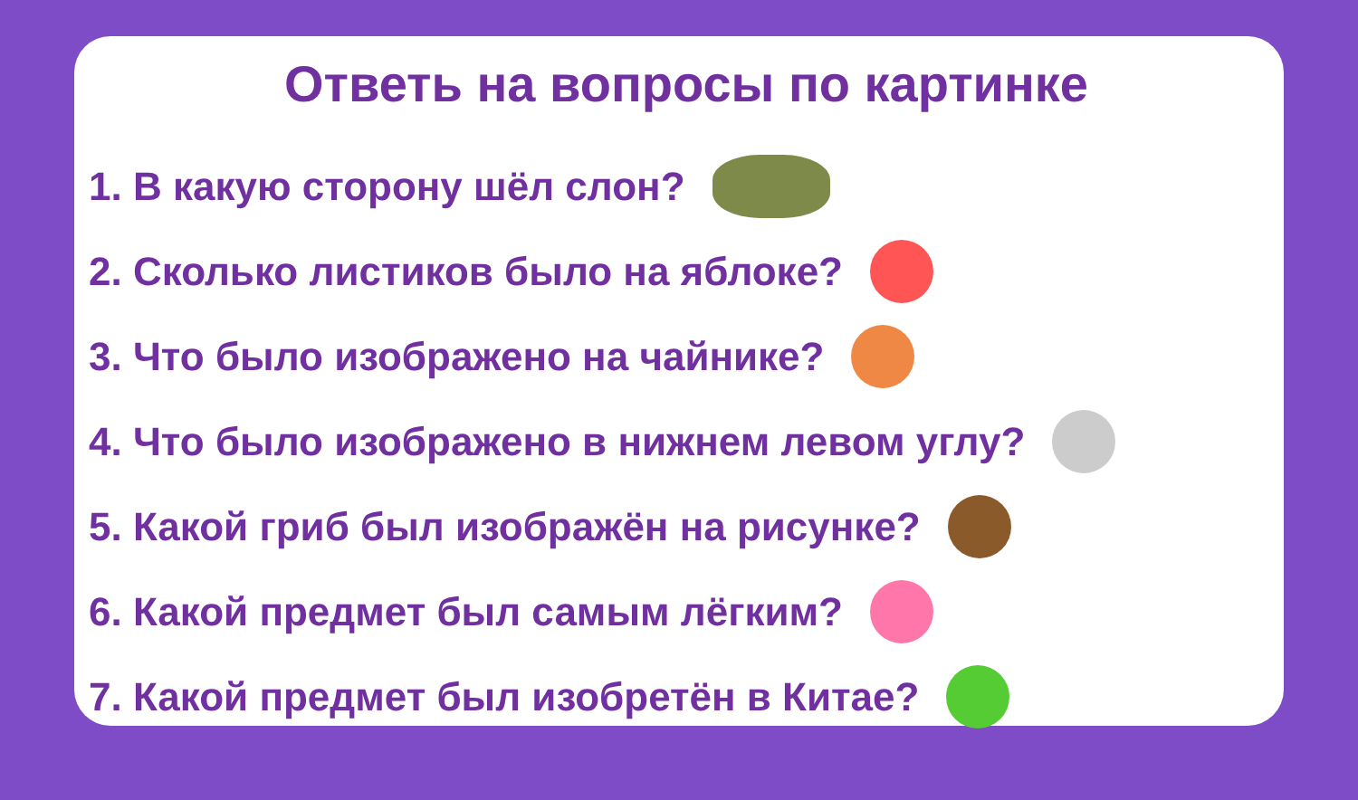Ответь на вопросы по картинке
1. В какую сторону шёл слон?
2. Сколько листиков было на яблоке?
3. Что было изображено на чайнике?
4. Что было изображено в нижнем левом углу?
5. Какой гриб был изображён на рисунке?
6. Какой предмет был самым лёгким?
7. Какой предмет был изобретён в Китае?